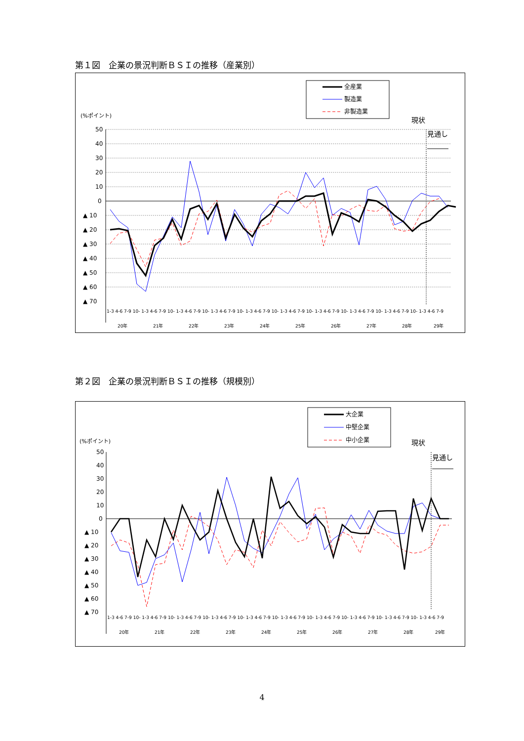第１図　企業の景況判断ＢＳＩの推移（産業別）
全産業
製造業
非製造業
(%ポイント)
現状
見通し
50
40
30
20
10
0
▲ 10
▲ 20
▲ 30
▲ 40
▲ 50
▲ 60
▲ 70
1-3 4-6 7-9 10- 1-3 4-6 7-9 10- 1-3 4-6 7-9 10- 1-3 4-6 7-9 10- 1-3 4-6 7-9 10- 1-3 4-6 7-9 10- 1-3 4-6 7-9 10- 1-3 4-6 7-9 10- 1-3 4-6 7-9 10- 1-3 4-6 7-9
20年 21年 22年 23年 24年 25年 26年 27年 28年 29年
第２図　企業の景況判断ＢＳＩの推移（規模別）
大企業
中堅企業
中小企業
(%ポイント)
現状
見通し
50
40
30
20
10
0
▲ 10
▲ 20
▲ 30
▲ 40
▲ 50
▲ 60
▲ 70
1-3 4-6 7-9 10- 1-3 4-6 7-9 10- 1-3 4-6 7-9 10- 1-3 4-6 7-9 10- 1-3 4-6 7-9 10- 1-3 4-6 7-9 10- 1-3 4-6 7-9 10- 1-3 4-6 7-9 10- 1-3 4-6 7-9 10- 1-3 4-6 7-9
20年 21年 22年 23年 24年 25年 26年 27年 28年 29年
4